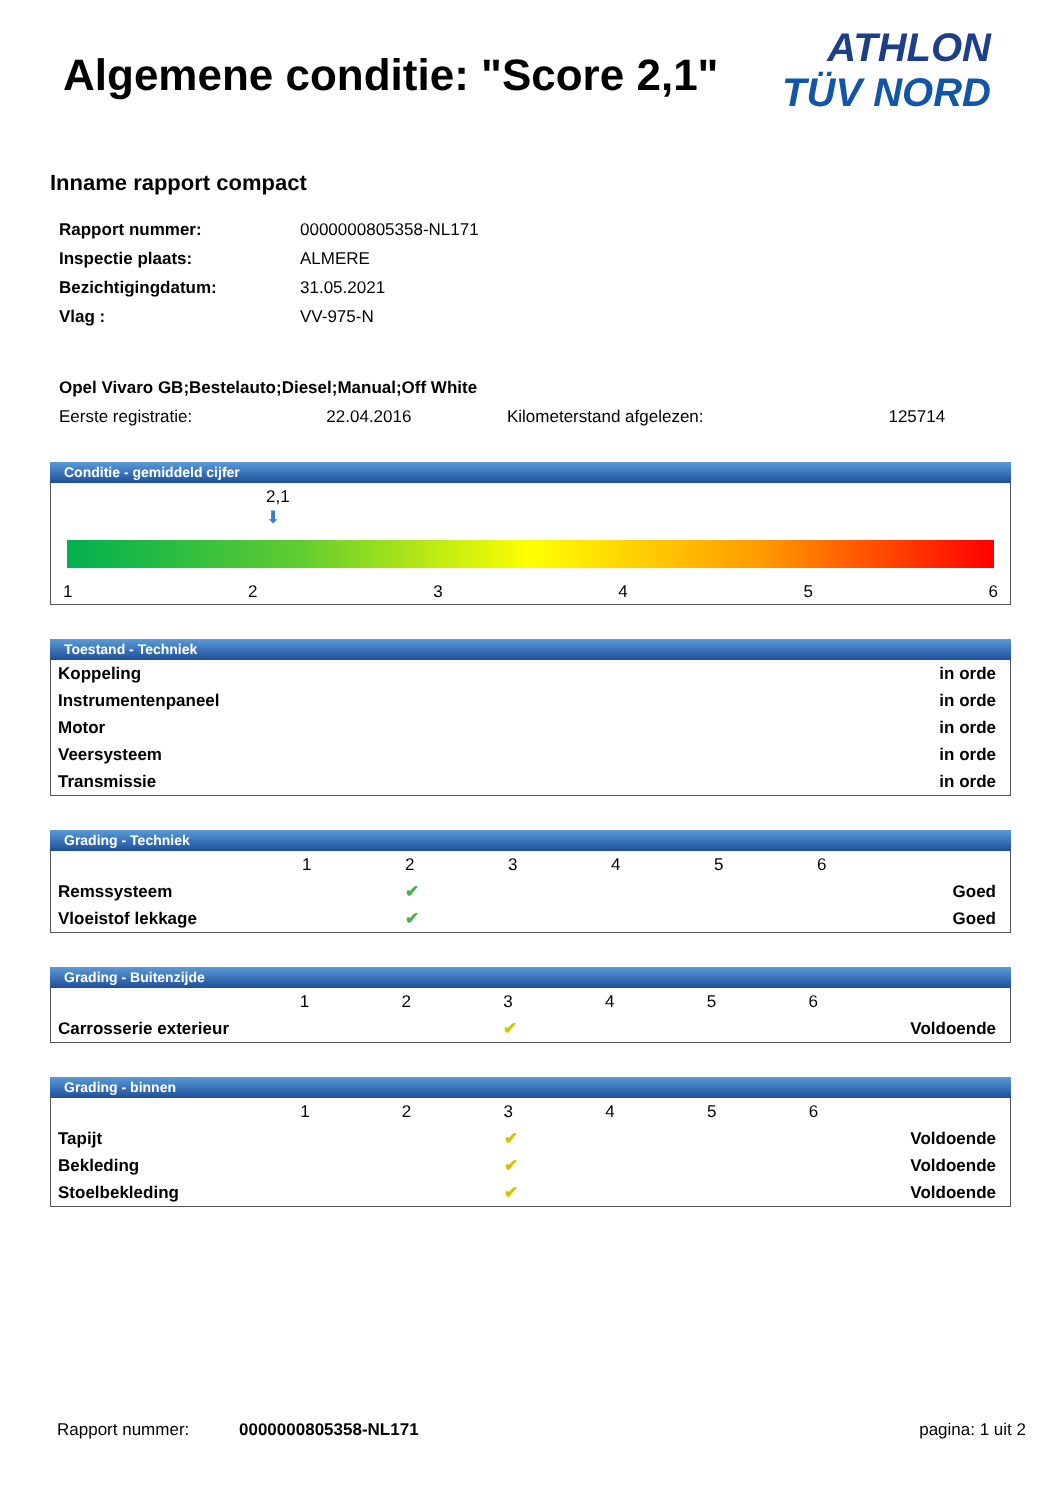Algemene conditie: "Score 2,1"
ATHLON
TÜV NORD
Inname rapport compact
| Rapport nummer: | 0000000805358-NL171 |
| Inspectie plaats: | ALMERE |
| Bezichtigingdatum: | 31.05.2021 |
| Vlag : | VV-975-N |
| Opel Vivaro GB;Bestelauto;Diesel;Manual;Off White | | | |
| Eerste registratie: | 22.04.2016 | Kilometerstand afgelezen: | 125714 |
Conditie - gemiddeld cijfer
2,1
⬇
1 2 3 4 5 6
Toestand - Techniek
| Koppeling | in orde |
| Instrumentenpaneel | in orde |
| Motor | in orde |
| Veersysteem | in orde |
| Transmissie | in orde |
Grading - Techniek
| | 1 | 2 | 3 | 4 | 5 | 6 | |
| Remssysteem | | ✔ | | | | | Goed |
| Vloeistof lekkage | | ✔ | | | | | Goed |
Grading - Buitenzijde
| | 1 | 2 | 3 | 4 | 5 | 6 | |
| Carrosserie exterieur | | | ✔ | | | | Voldoende |
Grading - binnen
| | 1 | 2 | 3 | 4 | 5 | 6 | |
| Tapijt | | | ✔ | | | | Voldoende |
| Bekleding | | | ✔ | | | | Voldoende |
| Stoelbekleding | | | ✔ | | | | Voldoende |
Rapport nummer: 0000000805358-NL171 pagina: 1 uit 2